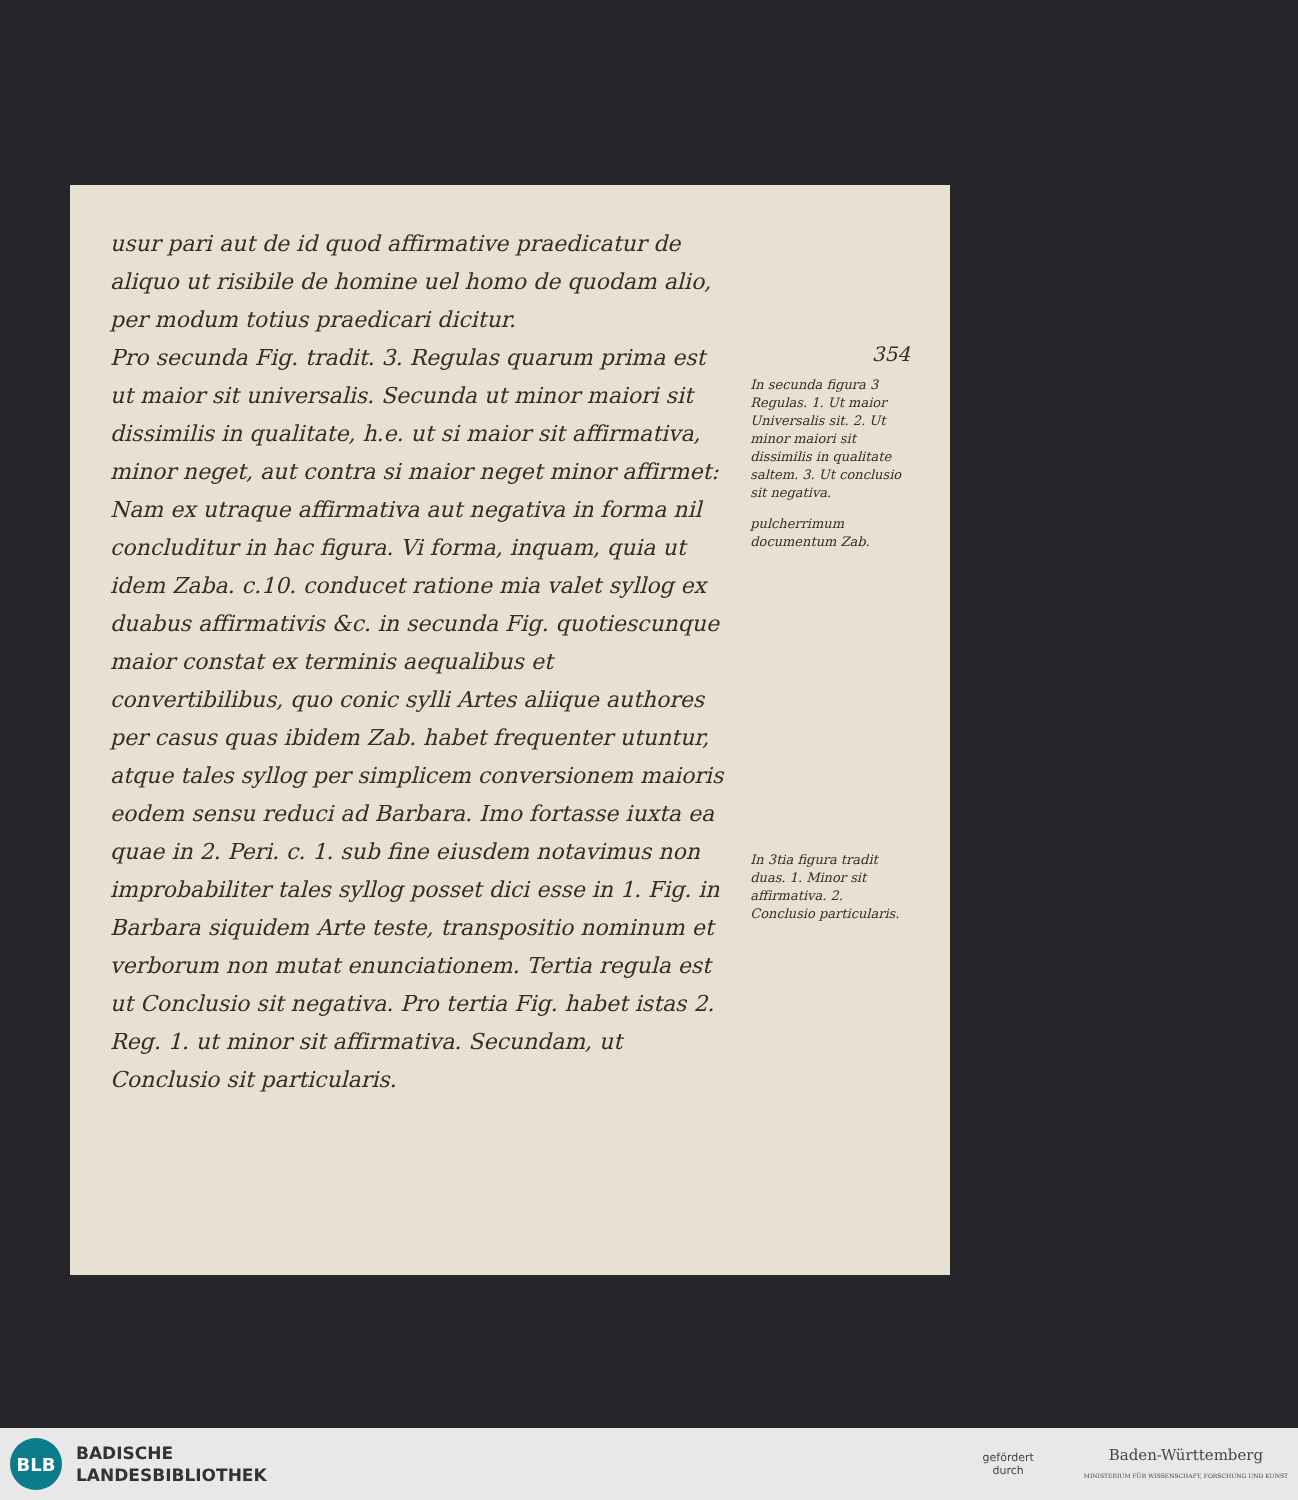usur pari aut de id quod affirmative praedicatur de aliquo ut risibile de homine uel homo de quodam alio, per modum totius praedicari dicitur.
Pro secunda Fig. tradit. 3. Regulas quarum prima est ut maior sit universalis. Secunda ut minor maiori sit dissimilis in qualitate, h.e. ut si maior sit affirmativa, minor neget, aut contra si maior neget minor affirmet: Nam ex utraque affirmativa aut negativa in forma nil concluditur in hac figura. Vi forma, inquam, quia ut idem Zaba. c.10. conducet ratione mia valet syllog ex duabus affirmativis &c. in secunda Fig. quotiescunque maior constat ex terminis aequalibus et convertibilibus, quo conic sylli Artes aliique authores per casus quas ibidem Zab. habet frequenter utuntur, atque tales syllog per simplicem conversionem maioris eodem sensu reduci ad Barbara. Imo fortasse iuxta ea quae in 2. Peri. c. 1. sub fine eiusdem notavimus non improbabiliter tales syllog posset dici esse in 1. Fig. in Barbara siquidem Arte teste, transpositio nominum et verborum non mutat enunciationem. Tertia regula est ut Conclusio sit negativa. Pro tertia Fig. habet istas 2. Reg. 1. ut minor sit affirmativa. Secundam, ut Conclusio sit particularis.
354
In secunda figura 3 Regulas. 1. Ut maior Universalis sit. 2. Ut minor maiori sit dissimilis in qualitate saltem. 3. Ut conclusio sit negativa.
pulcherrimum documentum Zab.
In 3tia figura tradit duas. 1. Minor sit affirmativa. 2. Conclusio particularis.
BLB
BADISCHE
LANDESBIBLIOTHEK
gefördert
durch
Baden-Württemberg
MINISTERIUM FÜR WISSENSCHAFT, FORSCHUNG UND KUNST